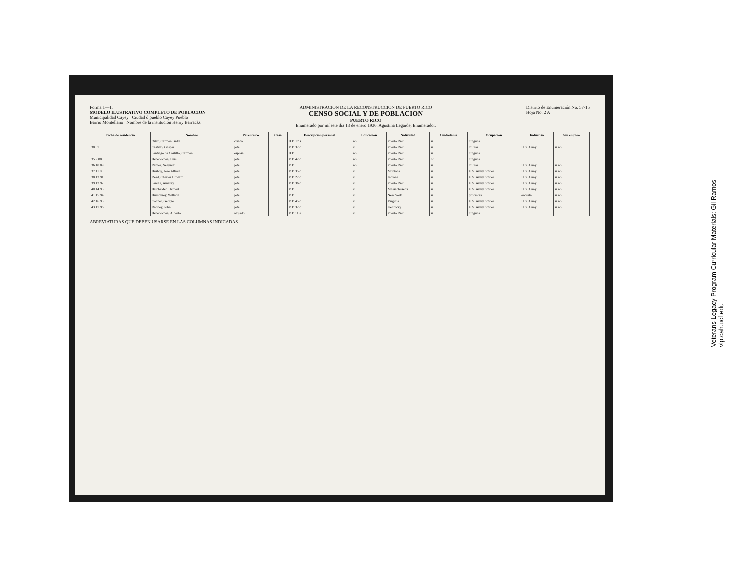Forma 1—1.
MODELO ILUSTRATIVO COMPLETO DE POBLACION
Municipalidad Cayey Ciudad ó pueblo Cayey Pueblo
Barrio Montellano Nombre de la institución Henry Barracks
ADMINISTRACION DE LA RECONSTRUCCION DE PUERTO RICO
CENSO SOCIAL Y DE POBLACION
PUERTO RICO
Enumerado por mí este día 13 de enero 1936. Agustina Legarde, Enumerador.
Distrito de Enumeración No. 57-15
Hoja No. 2 A
| Fecha de residencia | Nombre | Parentesco | Casa | Descripción personal | Educación | Natividad | Ciudadanía | Ocupación | Industria | Sin empleo |
| --- | --- | --- | --- | --- | --- | --- | --- | --- | --- | --- |
| | Ortiz, Carmen Isidra | criada | | H B 17 s | no | Puerto Rico | si | ninguna | | |
| 38 87 | Castillo, Gaspar | jefe | | V B 37 c | si | Puerto Rico | si | militar | U.S. Army | si no |
| | Santiago de Castillo, Carmen | esposa | | H B | no | Puerto Rico | si | ninguna | | |
| 35 9 88 | Benecochea, Luis | jefe | | V B 42 c | no | Puerto Rico | no | ninguna | | |
| 36 10 89 | Ramos, Segundo | jefe | | V B | no | Puerto Rico | si | militar | U.S. Army | si no |
| 37 11 90 | Bushby, Jose Alfred | jefe | | V B 35 c | si | Montana | si | U.S. Army officer | U.S. Army | si no |
| 38 12 91 | Reed, Charles Howard | jefe | | V B 27 c | si | Indiana | si | U.S. Army officer | U.S. Army | si no |
| 39 13 92 | Sandia, Amaury | jefe | | V B 36 c | si | Puerto Rico | si | U.S. Army officer | U.S. Army | si no |
| 40 14 93 | Batchelder, Herbert | jefe | | V B | si | Massachusetts | si | U.S. Army officer | U.S. Army | si no |
| 41 15 94 | Humphrey, Willard | jefe | | V B | si | New York | si | profesora | escuela | si no |
| 42 16 95 | Conner, George | jefe | | V B 45 c | si | Virginia | si | U.S. Army officer | U.S. Army | si no |
| 43 17 96 | Dabney, John | jefe | | V B 32 c | si | Kentucky | si | U.S. Army officer | U.S. Army | si no |
| | Benecochea, Alberto | alojado | | V B 11 s | si | Puerto Rico | si | ninguna | | |
ABREVIATURAS QUE DEBEN USARSE EN LAS COLUMNAS INDICADAS
Veterans Legacy Program Curricular Materials: Gil Ramos
vlp.cah.ucf.edu